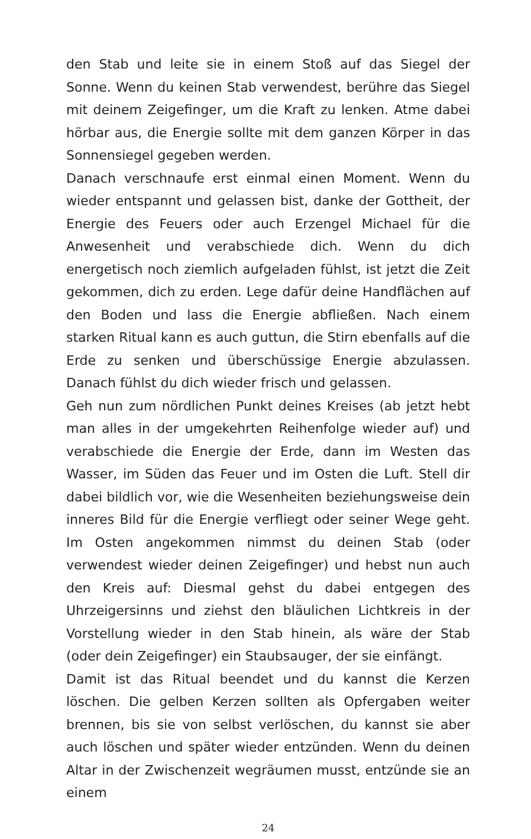den Stab und leite sie in einem Stoß auf das Siegel der Sonne. Wenn du keinen Stab verwendest, berühre das Siegel mit deinem Zeigefinger, um die Kraft zu lenken. Atme dabei hörbar aus, die Energie sollte mit dem ganzen Körper in das Sonnensiegel gegeben werden.
Danach verschnaufe erst einmal einen Moment. Wenn du wieder entspannt und gelassen bist, danke der Gottheit, der Energie des Feuers oder auch Erzengel Michael für die Anwesenheit und verabschiede dich. Wenn du dich energetisch noch ziemlich aufgeladen fühlst, ist jetzt die Zeit gekommen, dich zu erden. Lege dafür deine Handflächen auf den Boden und lass die Energie abfließen. Nach einem starken Ritual kann es auch guttun, die Stirn ebenfalls auf die Erde zu senken und überschüssige Energie abzulassen. Danach fühlst du dich wieder frisch und gelassen.
Geh nun zum nördlichen Punkt deines Kreises (ab jetzt hebt man alles in der umgekehrten Reihenfolge wieder auf) und verabschiede die Energie der Erde, dann im Westen das Wasser, im Süden das Feuer und im Osten die Luft. Stell dir dabei bildlich vor, wie die Wesenheiten beziehungsweise dein inneres Bild für die Energie verfliegt oder seiner Wege geht. Im Osten angekommen nimmst du deinen Stab (oder verwendest wieder deinen Zeigefinger) und hebst nun auch den Kreis auf: Diesmal gehst du dabei entgegen des Uhrzeigersinns und ziehst den bläulichen Lichtkreis in der Vorstellung wieder in den Stab hinein, als wäre der Stab (oder dein Zeigefinger) ein Staubsauger, der sie einfängt.
Damit ist das Ritual beendet und du kannst die Kerzen löschen. Die gelben Kerzen sollten als Opfergaben weiter brennen, bis sie von selbst verlöschen, du kannst sie aber auch löschen und später wieder entzünden. Wenn du deinen Altar in der Zwischenzeit wegräumen musst, entzünde sie an einem
24